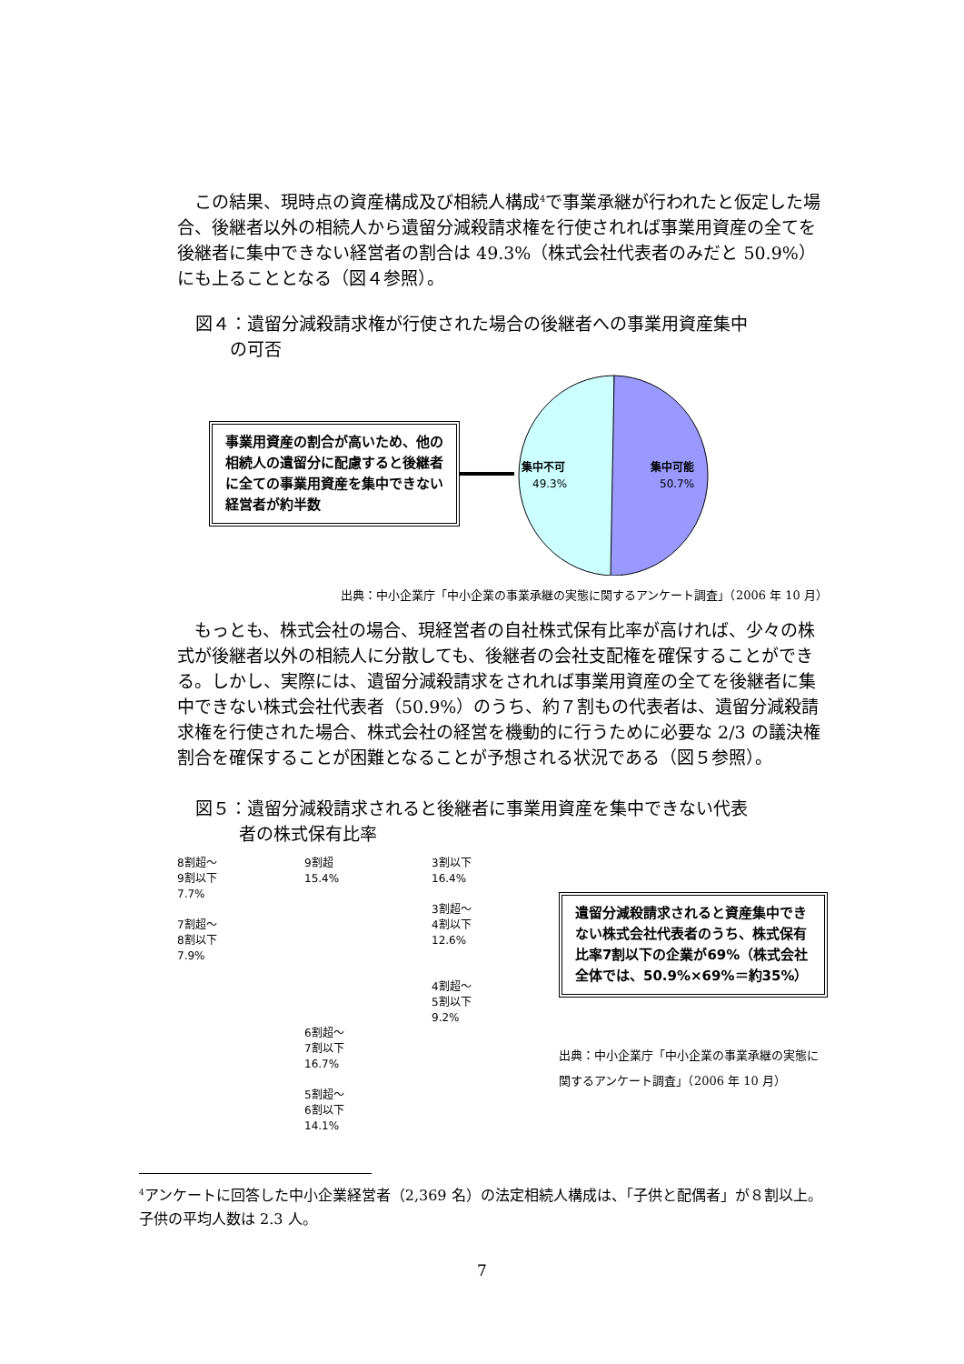この結果、現時点の資産構成及び相続人構成<sup>4</sup>で事業承継が行われたと仮定した場合、後継者以外の相続人から遺留分減殺請求権を行使されれば事業用資産の全てを後継者に集中できない経営者の割合は 49.3%（株式会社代表者のみだと 50.9%）にも上ることとなる（図４参照）。
図４：遺留分減殺請求権が行使された場合の後継者への事業用資産集中
  の可否
事業用資産の割合が高いため、他の相続人の遺留分に配慮すると後継者に全ての事業用資産を集中できない経営者が約半数
集中不可
49.3%
集中可能
50.7%
出典：中小企業庁「中小企業の事業承継の実態に関するアンケート調査」（2006 年 10 月）
もっとも、株式会社の場合、現経営者の自社株式保有比率が高ければ、少々の株式が後継者以外の相続人に分散しても、後継者の会社支配権を確保することができる。しかし、実際には、遺留分減殺請求をされれば事業用資産の全てを後継者に集中できない株式会社代表者（50.9%）のうち、約７割もの代表者は、遺留分減殺請求権を行使された場合、株式会社の経営を機動的に行うために必要な 2/3 の議決権割合を確保することが困難となることが予想される状況である（図５参照）。
図５：遺留分減殺請求されると後継者に事業用資産を集中できない代表
   者の株式保有比率
8割超～
9割以下
7.7%
7割超～
8割以下
7.9%
9割超
15.4%
6割超～
7割以下
16.7%
5割超～
6割以下
14.1%
3割以下
16.4%
3割超～
4割以下
12.6%
4割超～
5割以下
9.2%
遺留分減殺請求されると資産集中できない株式会社代表者のうち、株式保有比率7割以下の企業が69%（株式会社全体では、50.9%×69%＝約35%）
出典：中小企業庁「中小企業の事業承継の実態に関するアンケート調査」（2006 年 10 月）
<sup>4</sup> アンケートに回答した中小企業経営者（2,369 名）の法定相続人構成は、「子供と配偶者」が８割以上。子供の平均人数は 2.3 人。
7